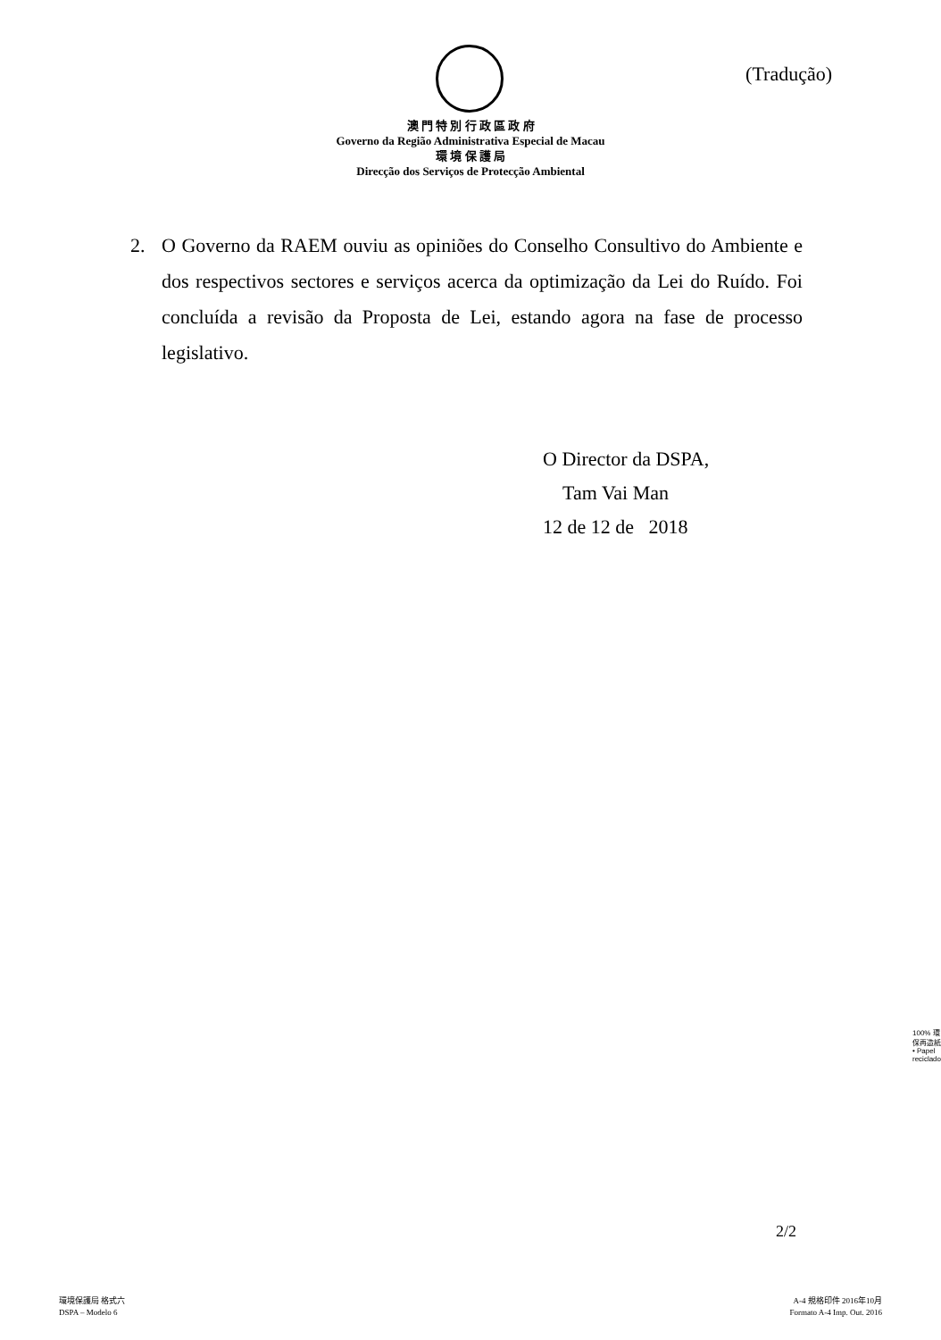(Tradução)
澳 門 特 別 行 政 區 政 府
Governo da Região Administrativa Especial de Macau
環 境 保 護 局
Direcção dos Serviços de Protecção Ambiental
2. O Governo da RAEM ouviu as opiniões do Conselho Consultivo do Ambiente e dos respectivos sectores e serviços acerca da optimização da Lei do Ruído. Foi concluída a revisão da Proposta de Lei, estando agora na fase de processo legislativo.
O Director da DSPA,
Tam Vai Man
12 de 12 de 2018
100% 環保再造紙 • Papel reciclado
2/2
環境保護局 格式六
DSPA – Modelo 6
A-4 規格印件 2016年10月
Formato A-4 Imp. Out. 2016